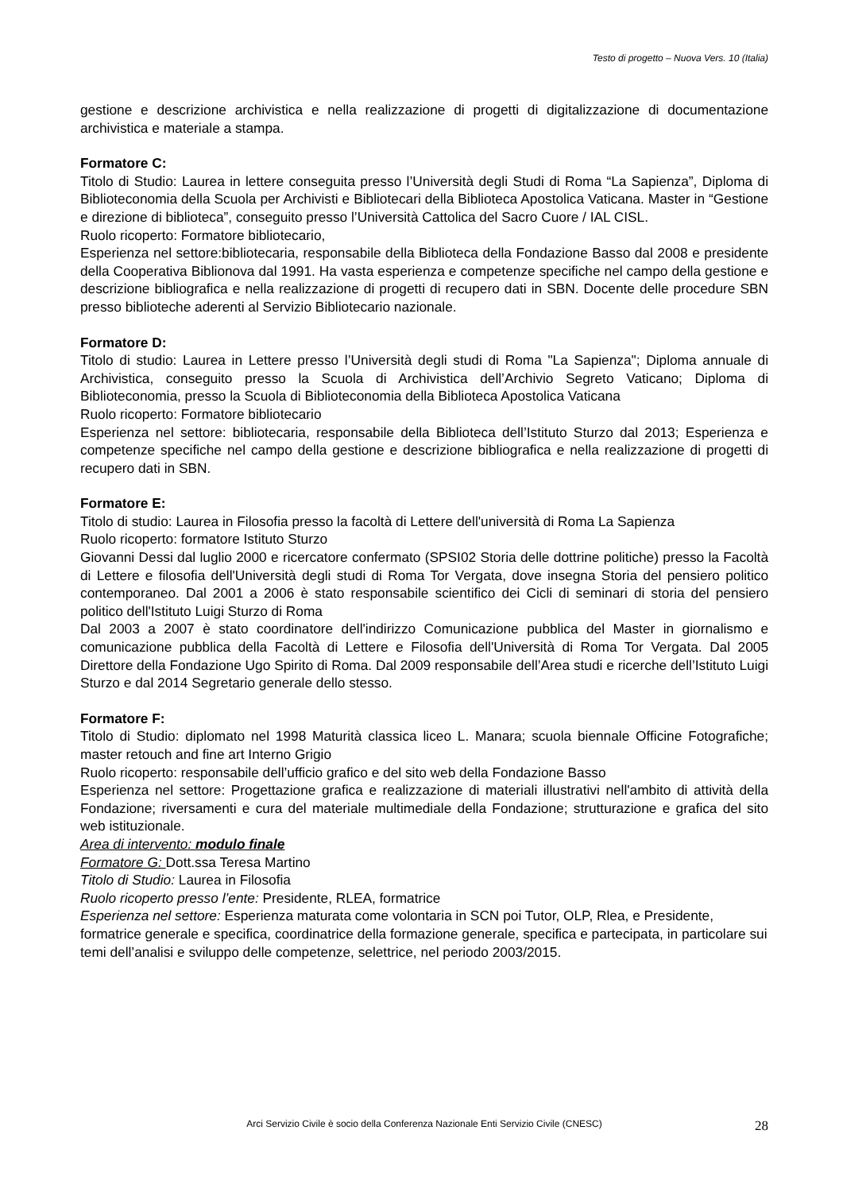Testo di progetto – Nuova Vers. 10 (Italia)
gestione e descrizione archivistica e nella realizzazione di progetti di digitalizzazione di documentazione archivistica e materiale a stampa.
Formatore C:
Titolo di Studio: Laurea in lettere conseguita presso l’Università degli Studi di Roma “La Sapienza”, Diploma di Biblioteconomia della Scuola per Archivisti e Bibliotecari della Biblioteca Apostolica Vaticana. Master in “Gestione e direzione di biblioteca”, conseguito presso l’Università Cattolica del Sacro Cuore / IAL CISL.
Ruolo ricoperto: Formatore bibliotecario,
Esperienza nel settore:bibliotecaria, responsabile della Biblioteca della Fondazione Basso dal 2008 e presidente della Cooperativa Biblionova dal 1991. Ha vasta esperienza e competenze specifiche nel campo della gestione e descrizione bibliografica e nella realizzazione di progetti di recupero dati in SBN. Docente delle procedure SBN presso biblioteche aderenti al Servizio Bibliotecario nazionale.
Formatore D:
Titolo di studio: Laurea in Lettere presso l’Università degli studi di Roma "La Sapienza"; Diploma annuale di Archivistica, conseguito presso la Scuola di Archivistica dell’Archivio Segreto Vaticano; Diploma di Biblioteconomia, presso la Scuola di Biblioteconomia della Biblioteca Apostolica Vaticana
Ruolo ricoperto: Formatore bibliotecario
Esperienza nel settore: bibliotecaria, responsabile della Biblioteca dell’Istituto Sturzo dal 2013; Esperienza e competenze specifiche nel campo della gestione e descrizione bibliografica e nella realizzazione di progetti di recupero dati in SBN.
Formatore E:
Titolo di studio: Laurea in Filosofia presso la facoltà di Lettere dell'università di Roma La Sapienza
Ruolo ricoperto: formatore Istituto Sturzo
Giovanni Dessi dal luglio 2000 e ricercatore confermato (SPSI02 Storia delle dottrine politiche) presso la Facoltà di Lettere e filosofia dell'Università degli studi di Roma Tor Vergata, dove insegna Storia del pensiero politico contemporaneo. Dal 2001 a 2006 è stato responsabile scientifico dei Cicli di seminari di storia del pensiero politico dell'Istituto Luigi Sturzo di Roma
Dal 2003 a 2007 è stato coordinatore dell'indirizzo Comunicazione pubblica del Master in giornalismo e comunicazione pubblica della Facoltà di Lettere e Filosofia dell'Università di Roma Tor Vergata. Dal 2005 Direttore della Fondazione Ugo Spirito di Roma. Dal 2009 responsabile dell’Area studi e ricerche dell’Istituto Luigi Sturzo e dal 2014 Segretario generale dello stesso.
Formatore F:
Titolo di Studio: diplomato nel 1998 Maturità classica liceo L. Manara; scuola biennale Officine Fotografiche; master retouch and fine art Interno Grigio
Ruolo ricoperto: responsabile dell’ufficio grafico e del sito web della Fondazione Basso
Esperienza nel settore: Progettazione grafica e realizzazione di materiali illustrativi nell'ambito di attività della Fondazione; riversamenti e cura del materiale multimediale della Fondazione; strutturazione e grafica del sito web istituzionale.
Area di intervento: modulo finale
Formatore G: Dott.ssa Teresa Martino
Titolo di Studio: Laurea in Filosofia
Ruolo ricoperto presso l’ente: Presidente, RLEA, formatrice
Esperienza nel settore: Esperienza maturata come volontaria in SCN poi Tutor, OLP, Rlea, e Presidente, formatrice generale e specifica, coordinatrice della formazione generale, specifica e partecipata, in particolare sui temi dell’analisi e sviluppo delle competenze, selettrice, nel periodo 2003/2015.
Arci Servizio Civile è socio della Conferenza Nazionale Enti Servizio Civile (CNESC)
28